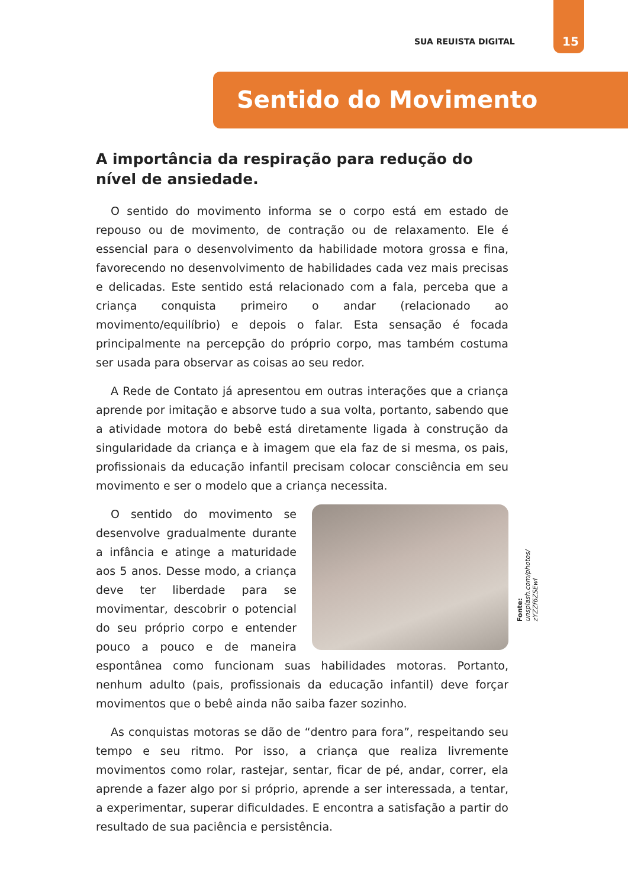SUA REUISTA DIGITAL 15
Sentido do Movimento
A importância da respiração para redução do nível de ansiedade.
O sentido do movimento informa se o corpo está em estado de repouso ou de movimento, de contração ou de relaxamento. Ele é essencial para o desenvolvimento da habilidade motora grossa e fina, favorecendo no desenvolvimento de habilidades cada vez mais precisas e delicadas. Este sentido está relacionado com a fala, perceba que a criança conquista primeiro o andar (relacionado ao movimento/equilíbrio) e depois o falar. Esta sensação é focada principalmente na percepção do próprio corpo, mas também costuma ser usada para observar as coisas ao seu redor.
A Rede de Contato já apresentou em outras interações que a criança aprende por imitação e absorve tudo a sua volta, portanto, sabendo que a atividade motora do bebê está diretamente ligada à construção da singularidade da criança e à imagem que ela faz de si mesma, os pais, profissionais da educação infantil precisam colocar consciência em seu movimento e ser o modelo que a criança necessita.
O sentido do movimento se desenvolve gradualmente durante a infância e atinge a maturidade aos 5 anos. Desse modo, a criança deve ter liberdade para se movimentar, descobrir o potencial do seu próprio corpo e entender pouco a pouco e de maneira espontânea como funcionam suas habilidades motoras. Portanto, nenhum adulto (pais, profissionais da educação infantil) deve forçar movimentos que o bebê ainda não saiba fazer sozinho.
As conquistas motoras se dão de “dentro para fora”, respeitando seu tempo e seu ritmo. Por isso, a criança que realiza livremente movimentos como rolar, rastejar, sentar, ficar de pé, andar, correr, ela aprende a fazer algo por si próprio, aprende a ser interessada, a tentar, a experimentar, superar dificuldades. E encontra a satisfação a partir do resultado de sua paciência e persistência.
Fonte: unsplash.com/photos/ zYZZf6ZSEwI